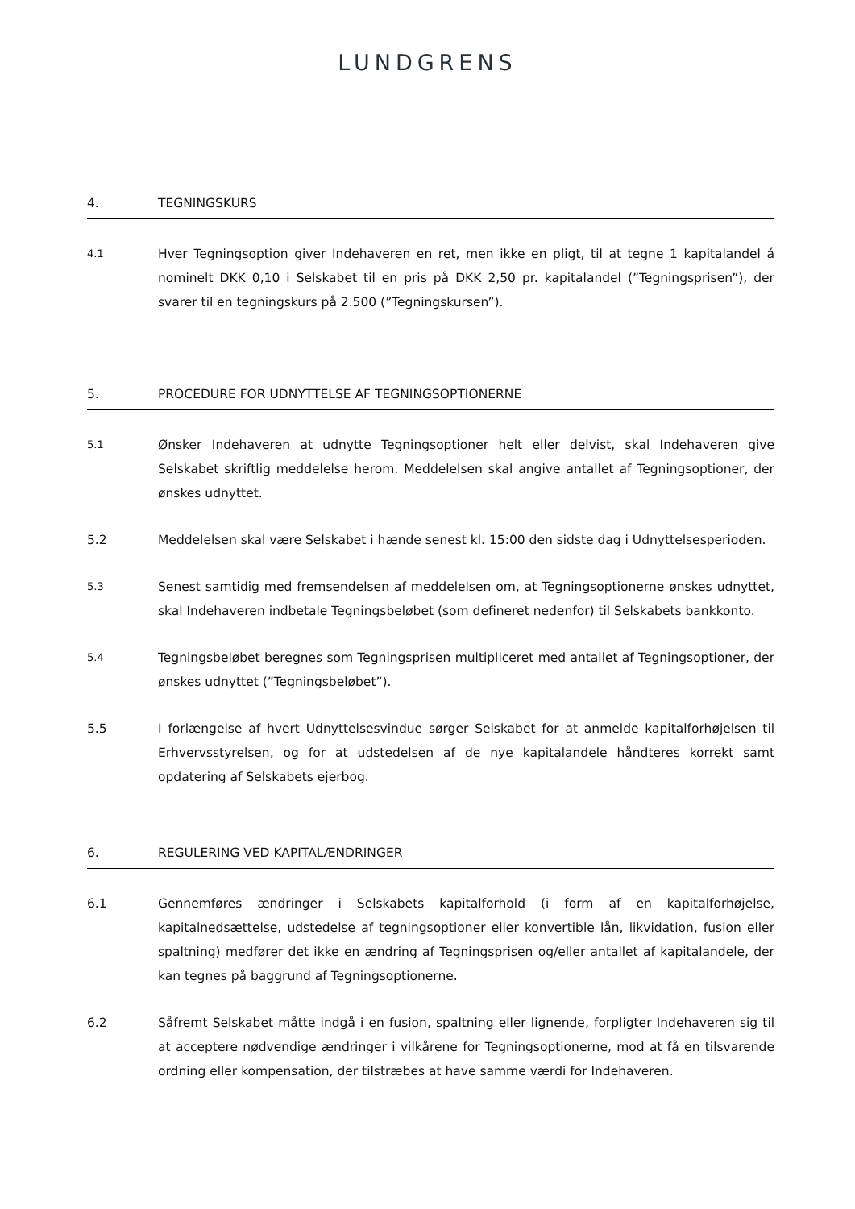LUNDGRENS
4. TEGNINGSKURS
4.1
Hver Tegningsoption giver Indehaveren en ret, men ikke en pligt, til at tegne 1 kapitalandel á nominelt DKK 0,10 i Selskabet til en pris på DKK 2,50 pr. kapitalandel (”Tegningsprisen”), der svarer til en tegningskurs på 2.500 (”Tegningskursen”).
5. PROCEDURE FOR UDNYTTELSE AF TEGNINGSOPTIONERNE
5.1
Ønsker Indehaveren at udnytte Tegningsoptioner helt eller delvist, skal Indehaveren give Selskabet skriftlig meddelelse herom. Meddelelsen skal angive antallet af Tegningsoptioner, der ønskes udnyttet.
5.2 Meddelelsen skal være Selskabet i hænde senest kl. 15:00 den sidste dag i Udnyttelsesperioden.
5.3
Senest samtidig med fremsendelsen af meddelelsen om, at Tegningsoptionerne ønskes udnyttet, skal Indehaveren indbetale Tegningsbeløbet (som defineret nedenfor) til Selskabets bankkonto.
5.4
Tegningsbeløbet beregnes som Tegningsprisen multipliceret med antallet af Tegningsoptioner, der ønskes udnyttet (”Tegningsbeløbet”).
5.5 I forlængelse af hvert Udnyttelsesvindue sørger Selskabet for at anmelde kapitalforhøjelsen til Erhvervsstyrelsen, og for at udstedelsen af de nye kapitalandele håndteres korrekt samt opdatering af Selskabets ejerbog.
6. REGULERING VED KAPITALÆNDRINGER
6.1 Gennemføres ændringer i Selskabets kapitalforhold (i form af en kapitalforhøjelse, kapitalnedsættelse, udstedelse af tegningsoptioner eller konvertible lån, likvidation, fusion eller spaltning) medfører det ikke en ændring af Tegningsprisen og/eller antallet af kapitalandele, der kan tegnes på baggrund af Tegningsoptionerne.
6.2 Såfremt Selskabet måtte indgå i en fusion, spaltning eller lignende, forpligter Indehaveren sig til at acceptere nødvendige ændringer i vilkårene for Tegningsoptionerne, mod at få en tilsvarende ordning eller kompensation, der tilstræbes at have samme værdi for Indehaveren.